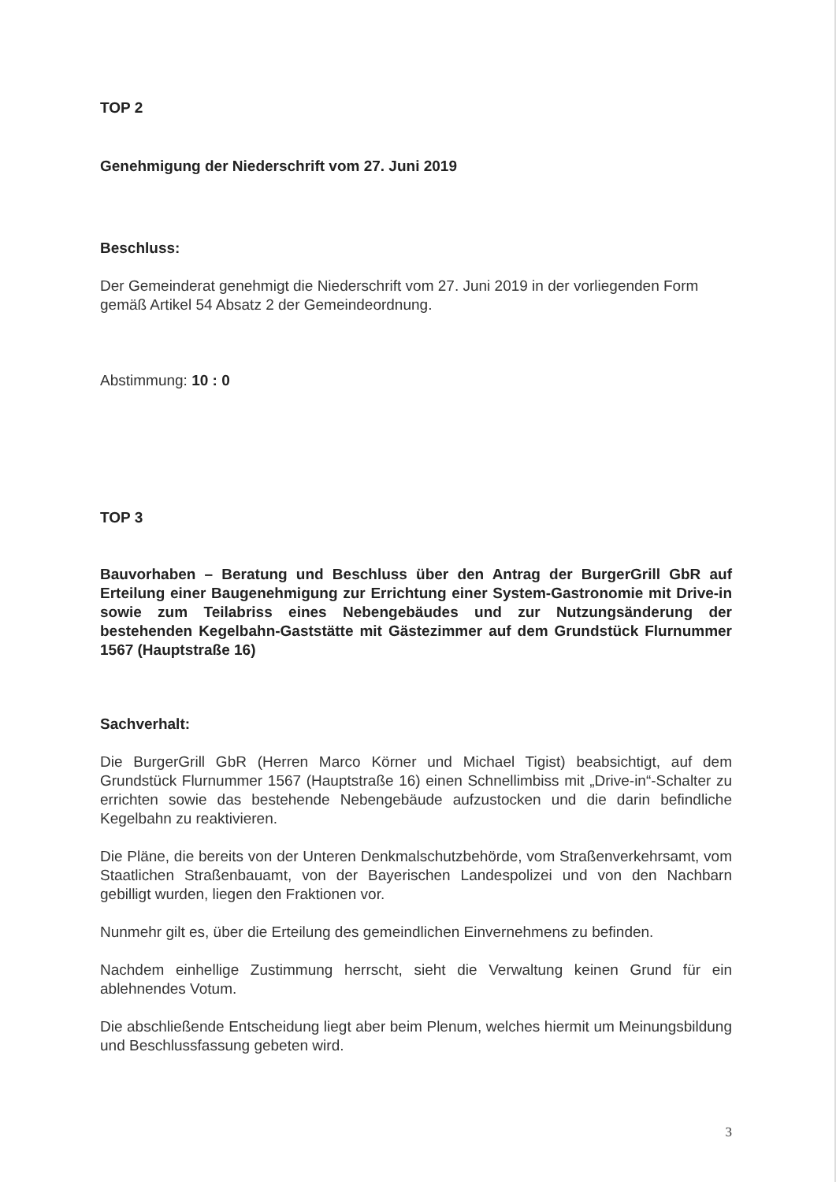TOP 2
Genehmigung der Niederschrift vom 27. Juni 2019
Beschluss:
Der Gemeinderat genehmigt die Niederschrift vom 27. Juni 2019 in der vorliegenden Form gemäß Artikel 54 Absatz 2 der Gemeindeordnung.
Abstimmung: 10 : 0
TOP 3
Bauvorhaben – Beratung und Beschluss über den Antrag der BurgerGrill GbR auf Erteilung einer Baugenehmigung zur Errichtung einer System-Gastronomie mit Drive-in sowie zum Teilabriss eines Nebengebäudes und zur Nutzungs­änderung der bestehenden Kegelbahn-Gaststätte mit Gästezimmer auf dem Grundstück Flurnummer 1567 (Hauptstraße 16)
Sachverhalt:
Die BurgerGrill GbR (Herren Marco Körner und Michael Tigist) beabsichtigt, auf dem Grundstück Flurnummer 1567 (Hauptstraße 16) einen Schnellimbiss mit „Drive-in“-Schalter zu errichten sowie das bestehende Nebengebäude aufzustocken und die darin befindliche Kegelbahn zu reaktivieren.
Die Pläne, die bereits von der Unteren Denkmalschutzbehörde, vom Straßen­verkehrsamt, vom Staatlichen Straßenbauamt, von der Bayerischen Landespolizei und von den Nachbarn gebilligt wurden, liegen den Fraktionen vor.
Nunmehr gilt es, über die Erteilung des gemeindlichen Einvernehmens zu befinden.
Nachdem einhellige Zustimmung herrscht, sieht die Verwaltung keinen Grund für ein ablehnendes Votum.
Die abschließende Entscheidung liegt aber beim Plenum, welches hiermit um Meinungsbildung und Beschlussfassung gebeten wird.
3